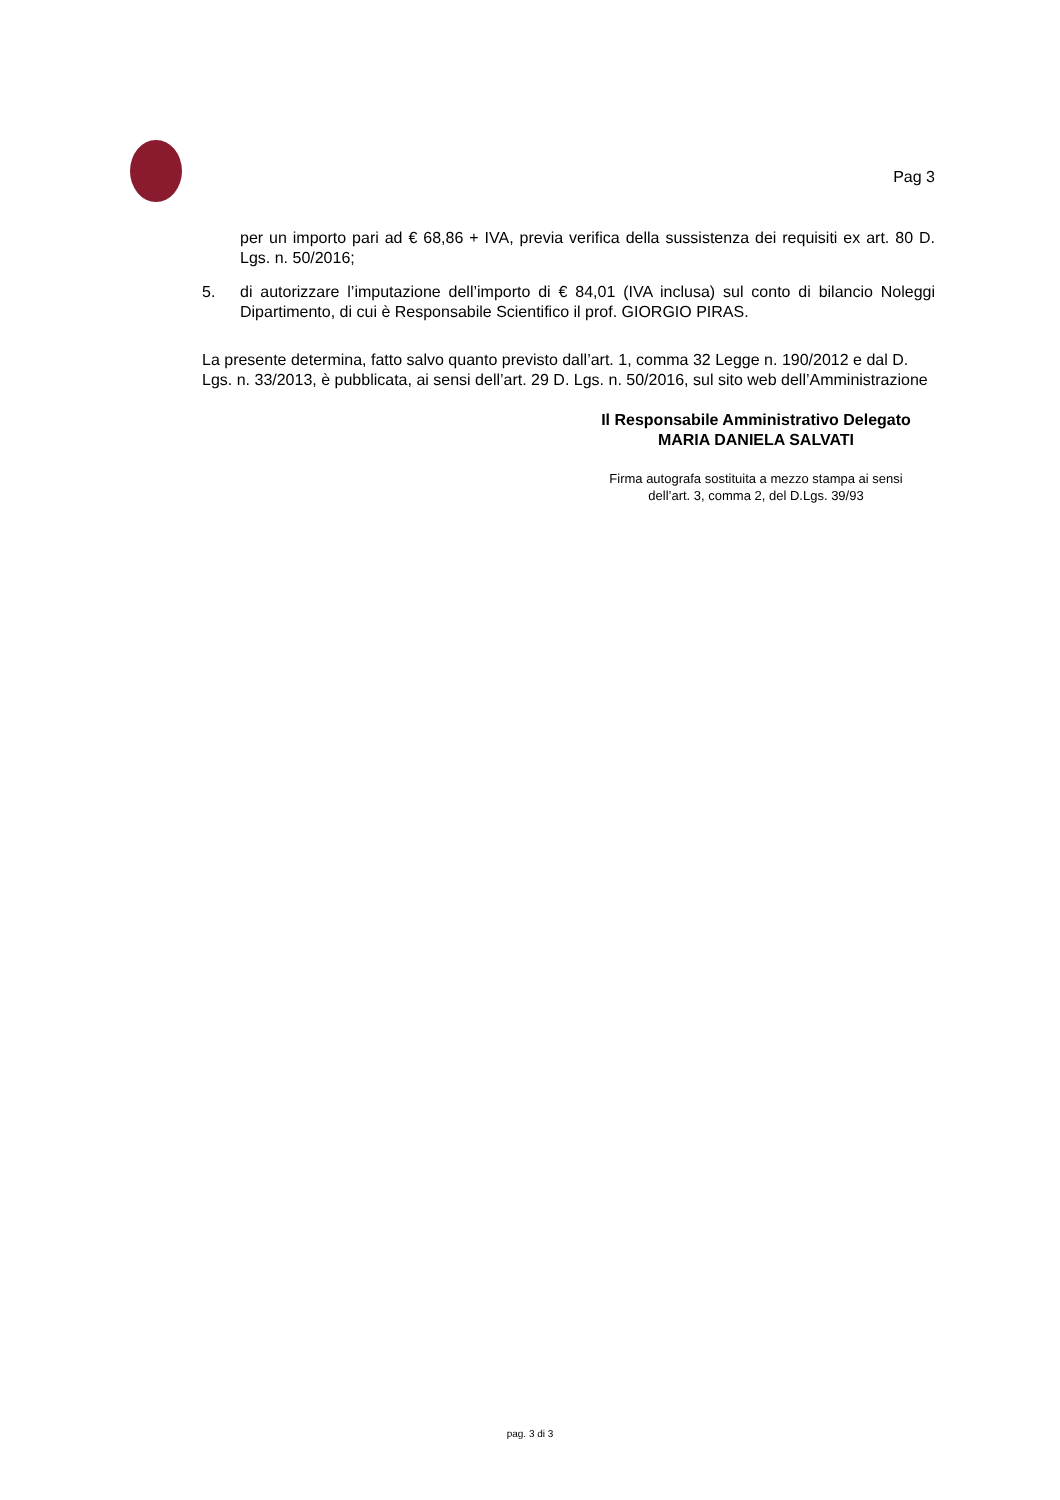Pag 3
per un importo pari ad € 68,86 + IVA, previa verifica della sussistenza dei requisiti ex art. 80 D. Lgs. n. 50/2016;
5. di autorizzare l’imputazione dell’importo di € 84,01 (IVA inclusa) sul conto di bilancio Noleggi Dipartimento, di cui è Responsabile Scientifico il prof. GIORGIO PIRAS.
La presente determina, fatto salvo quanto previsto dall’art. 1, comma 32 Legge n. 190/2012 e dal D. Lgs. n. 33/2013, è pubblicata, ai sensi dell’art. 29 D. Lgs. n. 50/2016, sul sito web dell’Amministrazione
Il Responsabile Amministrativo Delegato
MARIA DANIELA SALVATI
Firma autografa sostituita a mezzo stampa ai sensi
dell’art. 3, comma 2, del D.Lgs. 39/93
pag. 3 di 3